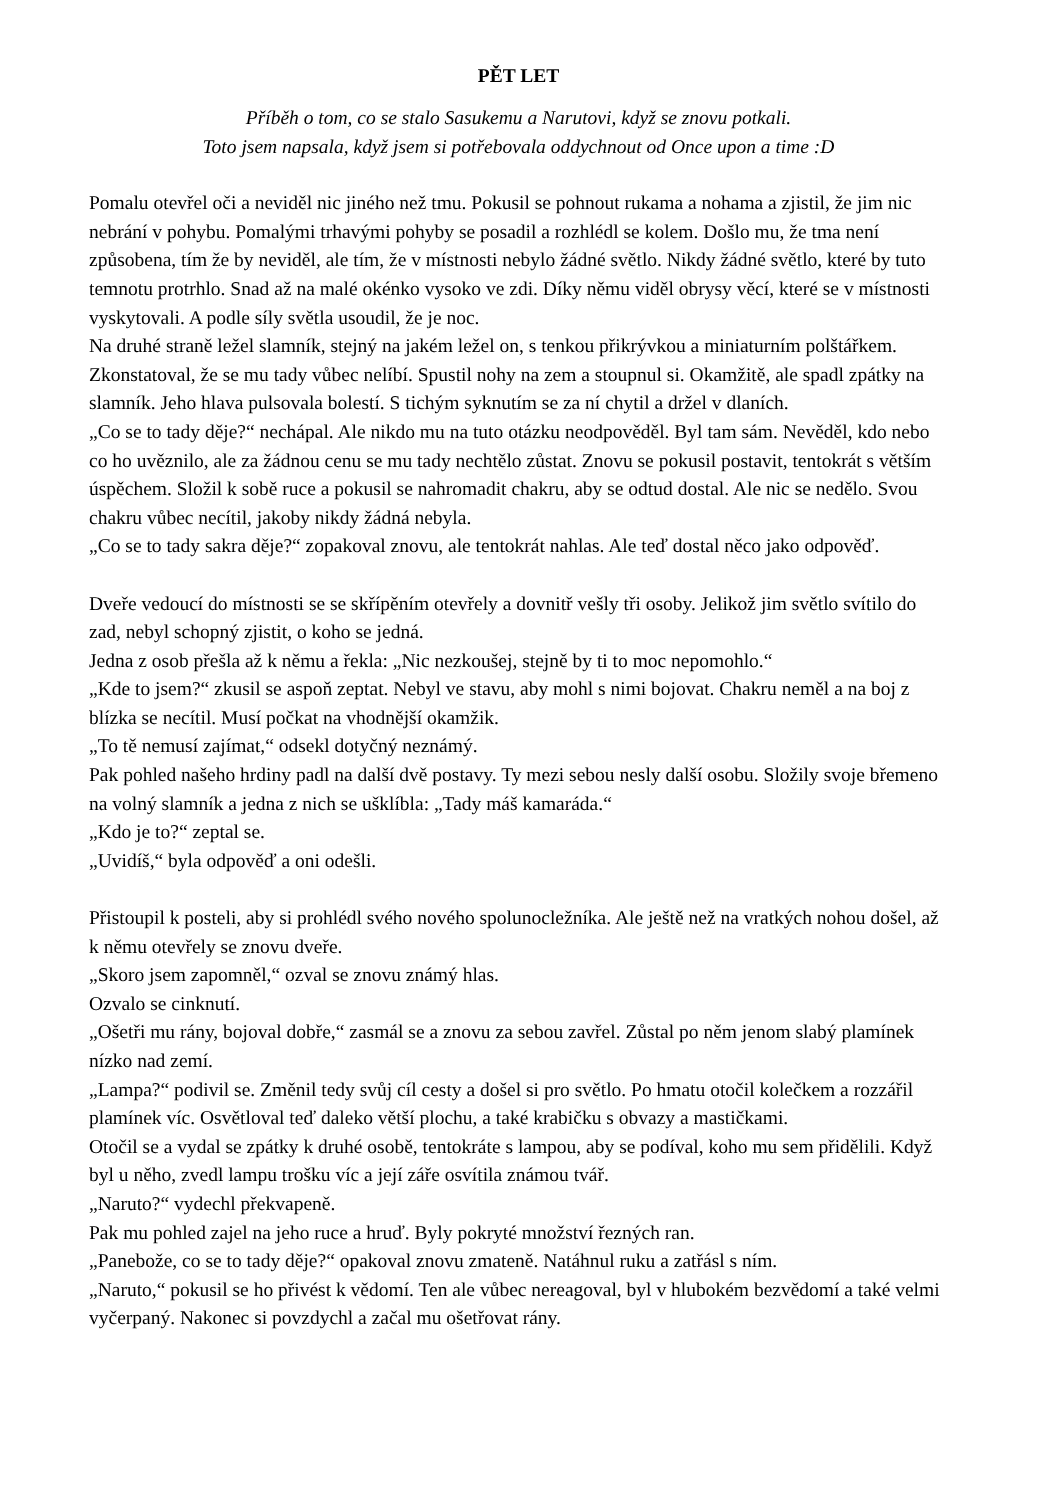PĚT LET
Příběh o tom, co se stalo Sasukemu a Narutovi, když se znovu potkali.
Toto jsem napsala, když jsem si potřebovala oddychnout od Once upon a time :D
Pomalu otevřel oči a neviděl nic jiného než tmu. Pokusil se pohnout rukama a nohama a zjistil, že jim nic nebrání v pohybu. Pomalými trhavými pohyby se posadil a rozhlédl se kolem. Došlo mu, že tma není způsobena, tím že by neviděl, ale tím, že v místnosti nebylo žádné světlo. Nikdy žádné světlo, které by tuto temnotu protrhlo. Snad až na malé okénko vysoko ve zdi. Díky němu viděl obrysy věcí, které se v místnosti vyskytovali. A podle síly světla usoudil, že je noc.
Na druhé straně ležel slamník, stejný na jakém ležel on, s tenkou přikrývkou a miniaturním polštářkem.
Zkonstatoval, že se mu tady vůbec nelíbí. Spustil nohy na zem a stoupnul si. Okamžitě, ale spadl zpátky na slamník. Jeho hlava pulsovala bolestí. S tichým syknutím se za ní chytil a držel v dlaních.
„Co se to tady děje?“ nechápal. Ale nikdo mu na tuto otázku neodpověděl. Byl tam sám. Nevěděl, kdo nebo co ho uvěznilo, ale za žádnou cenu se mu tady nechtělo zůstat. Znovu se pokusil postavit, tentokrát s větším úspěchem. Složil k sobě ruce a pokusil se nahromadit chakru, aby se odtud dostal. Ale nic se nedělo. Svou chakru vůbec necítil, jakoby nikdy žádná nebyla.
„Co se to tady sakra děje?“ zopakoval znovu, ale tentokrát nahlas. Ale teď dostal něco jako odpověď.
Dveře vedoucí do místnosti se se skřípěním otevřely a dovnitř vešly tři osoby. Jelikož jim světlo svítilo do zad, nebyl schopný zjistit, o koho se jedná.
Jedna z osob přešla až k němu a řekla: „Nic nezkoušej, stejně by ti to moc nepomohlo.“
„Kde to jsem?“ zkusil se aspoň zeptat. Nebyl ve stavu, aby mohl s nimi bojovat. Chakru neměl a na boj z blízka se necítil. Musí počkat na vhodnější okamžik.
„To tě nemusí zajímat,“ odsekl dotyčný neznámý.
Pak pohled našeho hrdiny padl na další dvě postavy. Ty mezi sebou nesly další osobu. Složily svoje břemeno na volný slamník a jedna z nich se ušklíbla: „Tady máš kamaráda.“
„Kdo je to?“ zeptal se.
„Uvidíš,“ byla odpověď a oni odešli.
Přistoupil k posteli, aby si prohlédl svého nového spolunocležníka. Ale ještě než na vratkých nohou došel, až k němu otevřely se znovu dveře.
„Skoro jsem zapomněl,“ ozval se znovu známý hlas.
Ozvalo se cinknutí.
„Ošetři mu rány, bojoval dobře,“ zasmál se a znovu za sebou zavřel. Zůstal po něm jenom slabý plamínek nízko nad zemí.
„Lampa?“ podivil se. Změnil tedy svůj cíl cesty a došel si pro světlo. Po hmatu otočil kolečkem a rozzářil plamínek víc. Osvětloval teď daleko větší plochu, a také krabičku s obvazy a mastičkami.
Otočil se a vydal se zpátky k druhé osobě, tentokráte s lampou, aby se podíval, koho mu sem přidělili. Když byl u něho, zvedl lampu trošku víc a její záře osvítila známou tvář.
„Naruto?“ vydechl překvapeně.
Pak mu pohled zajel na jeho ruce a hruď. Byly pokryté množství řezných ran.
„Panebože, co se to tady děje?“ opakoval znovu zmateně. Natáhnul ruku a zatřásl s ním.
„Naruto,“ pokusil se ho přivést k vědomí. Ten ale vůbec nereagoval, byl v hlubokém bezvědomí a také velmi vyčerpaný. Nakonec si povzdychl a začal mu ošetřovat rány.